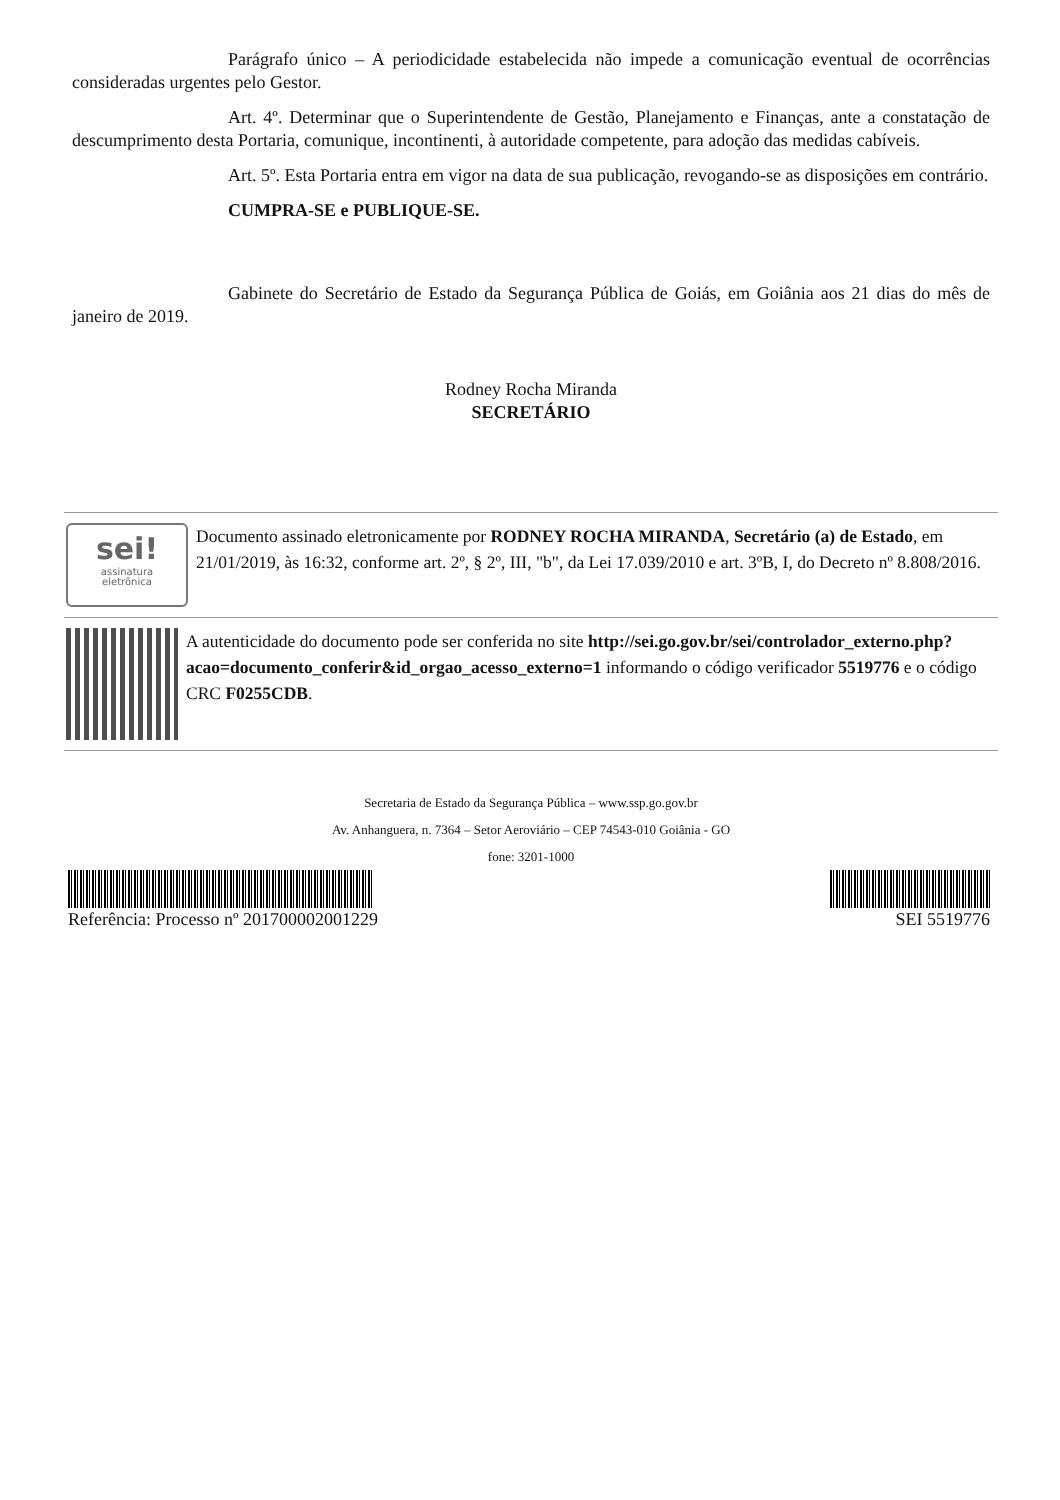Parágrafo único – A periodicidade estabelecida não impede a comunicação eventual de ocorrências consideradas urgentes pelo Gestor.
Art. 4º. Determinar que o Superintendente de Gestão, Planejamento e Finanças, ante a constatação de descumprimento desta Portaria, comunique, incontinenti, à autoridade competente, para adoção das medidas cabíveis.
Art. 5º. Esta Portaria entra em vigor na data de sua publicação, revogando-se as disposições em contrário.
CUMPRA-SE e PUBLIQUE-SE.
Gabinete do Secretário de Estado da Segurança Pública de Goiás, em Goiânia aos 21 dias do mês de janeiro de 2019.
Rodney Rocha Miranda
SECRETÁRIO
sei!
assinatura
eletrônica
Documento assinado eletronicamente por RODNEY ROCHA MIRANDA, Secretário (a) de Estado, em 21/01/2019, às 16:32, conforme art. 2º, § 2º, III, "b", da Lei 17.039/2010 e art. 3ºB, I, do Decreto nº 8.808/2016.
A autenticidade do documento pode ser conferida no site http://sei.go.gov.br/sei/controlador_externo.php?acao=documento_conferir&id_orgao_acesso_externo=1 informando o código verificador 5519776 e o código CRC F0255CDB.
Secretaria de Estado da Segurança Pública – www.ssp.go.gov.br
Av. Anhanguera, n. 7364 – Setor Aeroviário – CEP 74543-010 Goiânia - GO
fone: 3201-1000
Referência: Processo nº 201700002001229 SEI 5519776